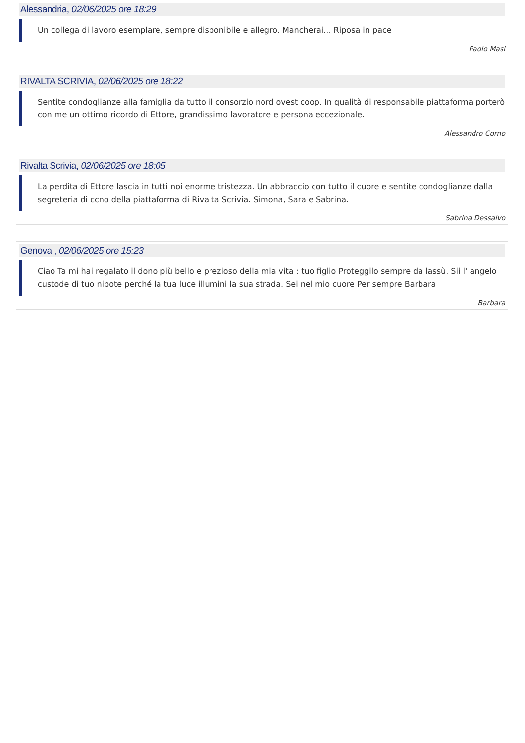Alessandria, 02/06/2025 ore 18:29
Un collega di lavoro esemplare, sempre disponibile e allegro. Mancherai... Riposa in pace
Paolo Masi
RIVALTA SCRIVIA, 02/06/2025 ore 18:22
Sentite condoglianze alla famiglia da tutto il consorzio nord ovest coop. In qualità di responsabile piattaforma porterò con me un ottimo ricordo di Ettore, grandissimo lavoratore e persona eccezionale.
Alessandro Corno
Rivalta Scrivia, 02/06/2025 ore 18:05
La perdita di Ettore lascia in tutti noi enorme tristezza. Un abbraccio con tutto il cuore e sentite condoglianze dalla segreteria di ccno della piattaforma di Rivalta Scrivia. Simona, Sara e Sabrina.
Sabrina Dessalvo
Genova , 02/06/2025 ore 15:23
Ciao Ta mi hai regalato il dono più bello e prezioso della mia vita : tuo figlio Proteggilo sempre da lassù. Sii l' angelo custode di tuo nipote perché la tua luce illumini la sua strada. Sei nel mio cuore Per sempre Barbara
Barbara